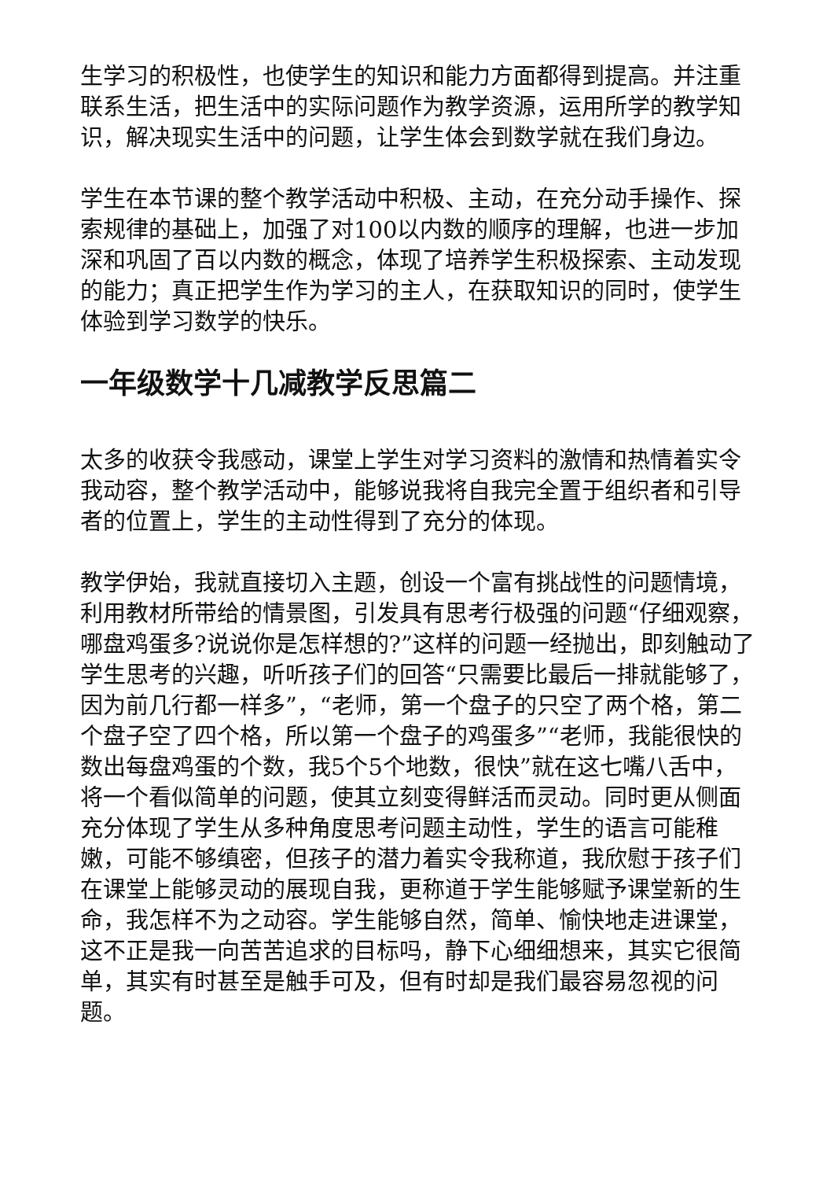生学习的积极性，也使学生的知识和能力方面都得到提高。并注重联系生活，把生活中的实际问题作为教学资源，运用所学的教学知识，解决现实生活中的问题，让学生体会到数学就在我们身边。
学生在本节课的整个教学活动中积极、主动，在充分动手操作、探索规律的基础上，加强了对100以内数的顺序的理解，也进一步加深和巩固了百以内数的概念，体现了培养学生积极探索、主动发现的能力；真正把学生作为学习的主人，在获取知识的同时，使学生体验到学习数学的快乐。
一年级数学十几减教学反思篇二
太多的收获令我感动，课堂上学生对学习资料的激情和热情着实令我动容，整个教学活动中，能够说我将自我完全置于组织者和引导者的位置上，学生的主动性得到了充分的体现。
教学伊始，我就直接切入主题，创设一个富有挑战性的问题情境，利用教材所带给的情景图，引发具有思考行极强的问题“仔细观察，哪盘鸡蛋多?说说你是怎样想的?”这样的问题一经抛出，即刻触动了学生思考的兴趣，听听孩子们的回答“只需要比最后一排就能够了，因为前几行都一样多”，“老师，第一个盘子的只空了两个格，第二个盘子空了四个格，所以第一个盘子的鸡蛋多”“老师，我能很快的数出每盘鸡蛋的个数，我5个5个地数，很快”就在这七嘴八舌中，将一个看似简单的问题，使其立刻变得鲜活而灵动。同时更从侧面充分体现了学生从多种角度思考问题主动性，学生的语言可能稚嫩，可能不够缜密，但孩子的潜力着实令我称道，我欣慰于孩子们在课堂上能够灵动的展现自我，更称道于学生能够赋予课堂新的生命，我怎样不为之动容。学生能够自然，简单、愉快地走进课堂，这不正是我一向苦苦追求的目标吗，静下心细细想来，其实它很简单，其实有时甚至是触手可及，但有时却是我们最容易忽视的问题。